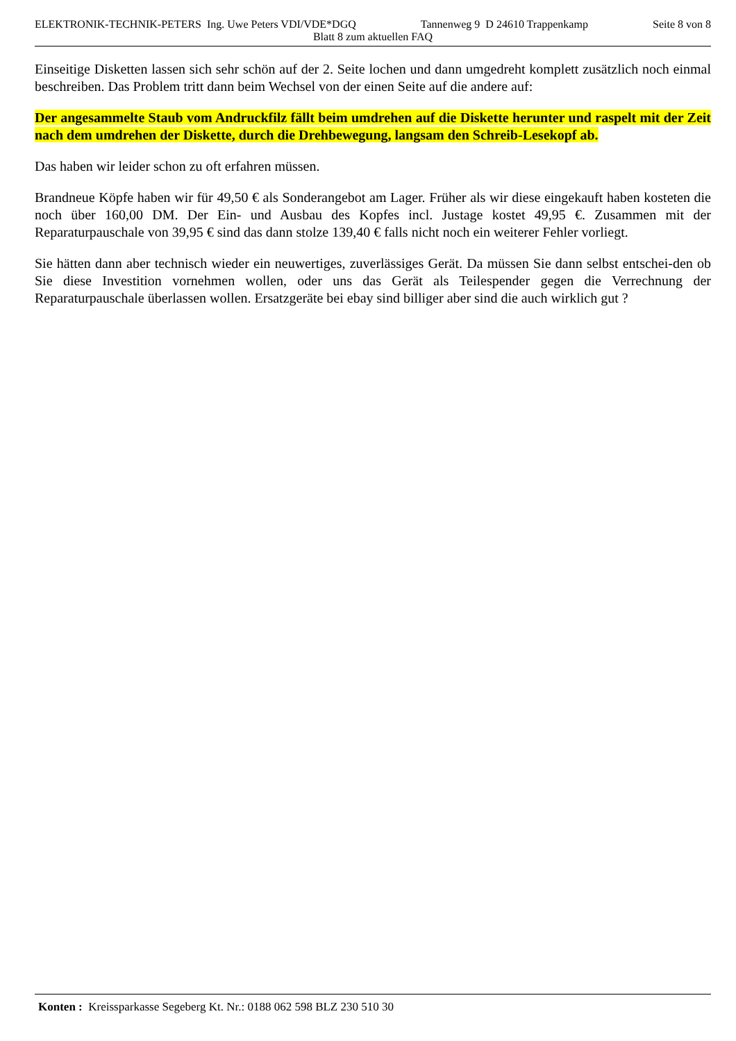ELEKTRONIK-TECHNIK-PETERS Ing. Uwe Peters VDI/VDE*DGQ Tannenweg 9 D 24610 Trappenkamp Seite 8 von 8
Blatt 8 zum aktuellen FAQ
Einseitige Disketten lassen sich sehr schön auf der 2. Seite lochen und dann umgedreht komplett zusätzlich noch einmal beschreiben. Das Problem tritt dann beim Wechsel von der einen Seite auf die andere auf:
Der angesammelte Staub vom Andruckfilz fällt beim umdrehen auf die Diskette herunter und raspelt mit der Zeit nach dem umdrehen der Diskette, durch die Drehbewegung, langsam den Schreib-Lesekopf ab.
Das haben wir leider schon zu oft erfahren müssen.
Brandneue Köpfe haben wir für 49,50 € als Sonderangebot am Lager. Früher als wir diese eingekauft haben kosteten die noch über 160,00 DM. Der Ein- und Ausbau des Kopfes incl. Justage kostet 49,95 €. Zusammen mit der Reparaturpauschale von 39,95 € sind das dann stolze 139,40 € falls nicht noch ein weiterer Fehler vorliegt.
Sie hätten dann aber technisch wieder ein neuwertiges, zuverlässiges Gerät. Da müssen Sie dann selbst entschei-den ob Sie diese Investition vornehmen wollen, oder uns das Gerät als Teilespender gegen die Verrechnung der Reparaturpauschale überlassen wollen. Ersatzgeräte bei ebay sind billiger aber sind die auch wirklich gut ?
Konten : Kreissparkasse Segeberg Kt. Nr.: 0188 062 598 BLZ 230 510 30